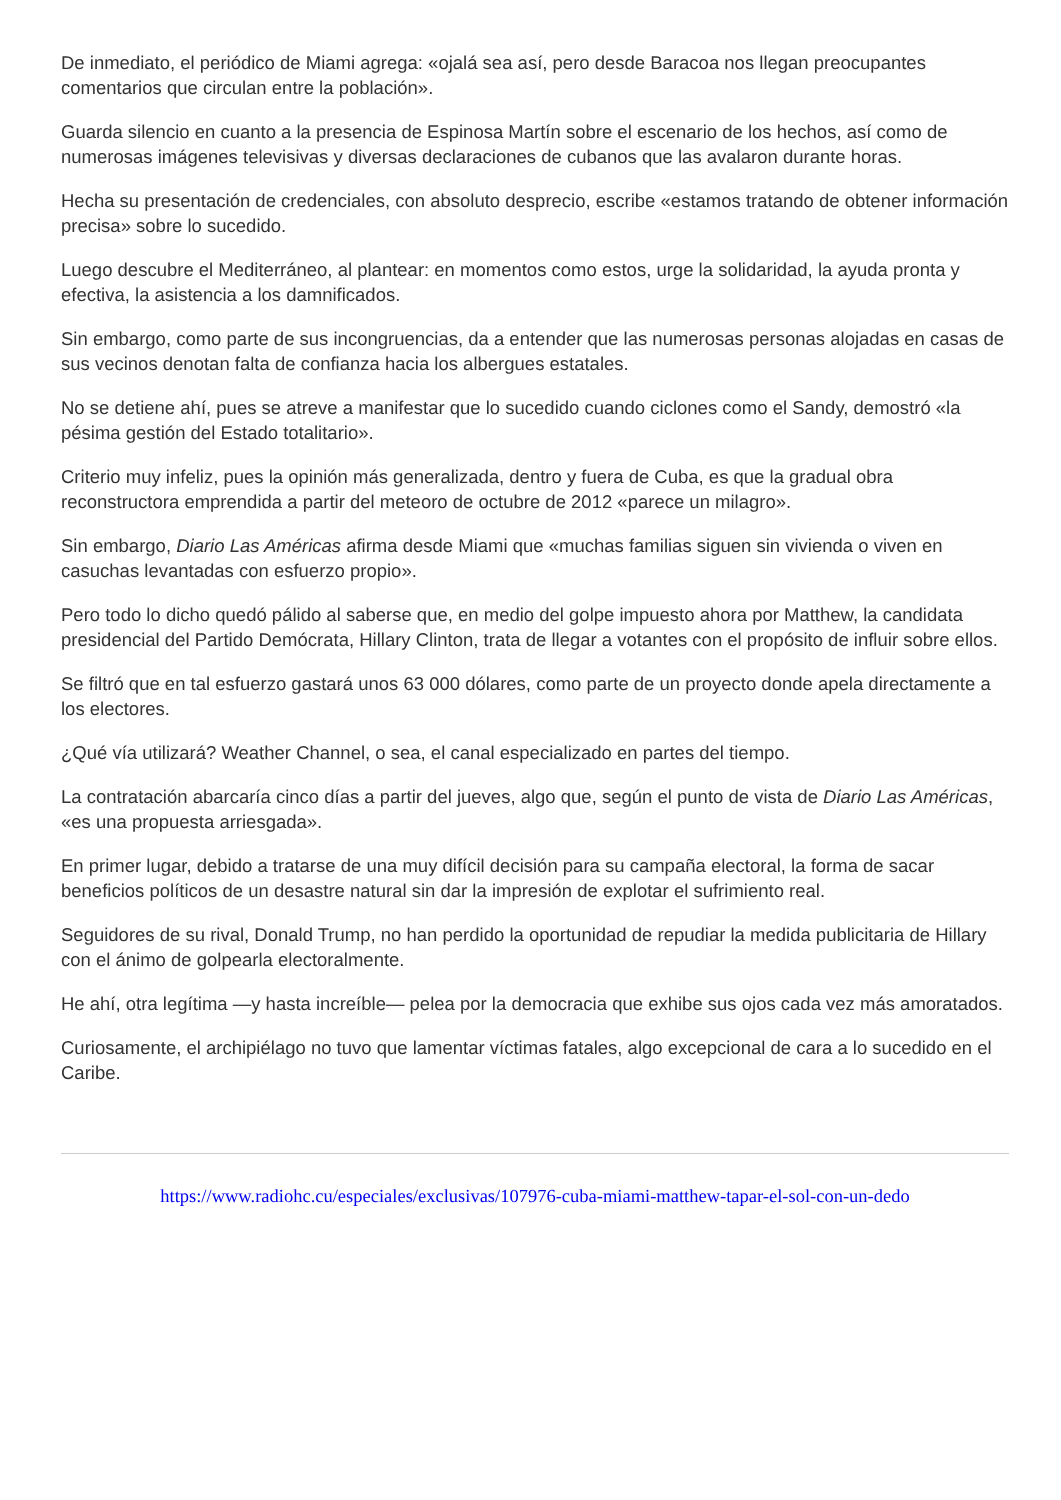De inmediato, el periódico de Miami agrega: «ojalá sea así, pero desde Baracoa nos llegan preocupantes comentarios que circulan entre la población».
Guarda silencio en cuanto a la presencia de Espinosa Martín sobre el escenario de los hechos, así como de numerosas imágenes televisivas y diversas declaraciones de cubanos que las avalaron durante horas.
Hecha su presentación de credenciales, con absoluto desprecio, escribe «estamos tratando de obtener información precisa» sobre lo sucedido.
Luego descubre el Mediterráneo, al plantear: en momentos como estos, urge la solidaridad, la ayuda pronta y efectiva, la asistencia a los damnificados.
Sin embargo, como parte de sus incongruencias, da a entender que las numerosas personas alojadas en casas de sus vecinos denotan falta de confianza hacia los albergues estatales.
No se detiene ahí, pues se atreve a manifestar que lo sucedido cuando ciclones como el Sandy, demostró «la pésima gestión del Estado totalitario».
Criterio muy infeliz, pues la opinión más generalizada, dentro y fuera de Cuba, es que la gradual obra reconstructora emprendida a partir del meteoro de octubre de 2012 «parece un milagro».
Sin embargo, Diario Las Américas afirma desde Miami que «muchas familias siguen sin vivienda o viven en casuchas levantadas con esfuerzo propio».
Pero todo lo dicho quedó pálido al saberse que, en medio del golpe impuesto ahora por Matthew, la candidata presidencial del Partido Demócrata, Hillary Clinton, trata de llegar a votantes con el propósito de influir sobre ellos.
Se filtró que en tal esfuerzo gastará unos 63 000 dólares, como parte de un proyecto donde apela directamente a los electores.
¿Qué vía utilizará? Weather Channel, o sea, el canal especializado en partes del tiempo.
La contratación abarcaría cinco días a partir del jueves, algo que, según el punto de vista de Diario Las Américas, «es una propuesta arriesgada».
En primer lugar, debido a tratarse de una muy difícil decisión para su campaña electoral, la forma de sacar beneficios políticos de un desastre natural sin dar la impresión de explotar el sufrimiento real.
Seguidores de su rival, Donald Trump, no han perdido la oportunidad de repudiar la medida publicitaria de Hillary con el ánimo de golpearla electoralmente.
He ahí, otra legítima —y hasta increíble— pelea por la democracia que exhibe sus ojos cada vez más amoratados.
Curiosamente, el archipiélago no tuvo que lamentar víctimas fatales, algo excepcional de cara a lo sucedido en el Caribe.
https://www.radiohc.cu/especiales/exclusivas/107976-cuba-miami-matthew-tapar-el-sol-con-un-dedo